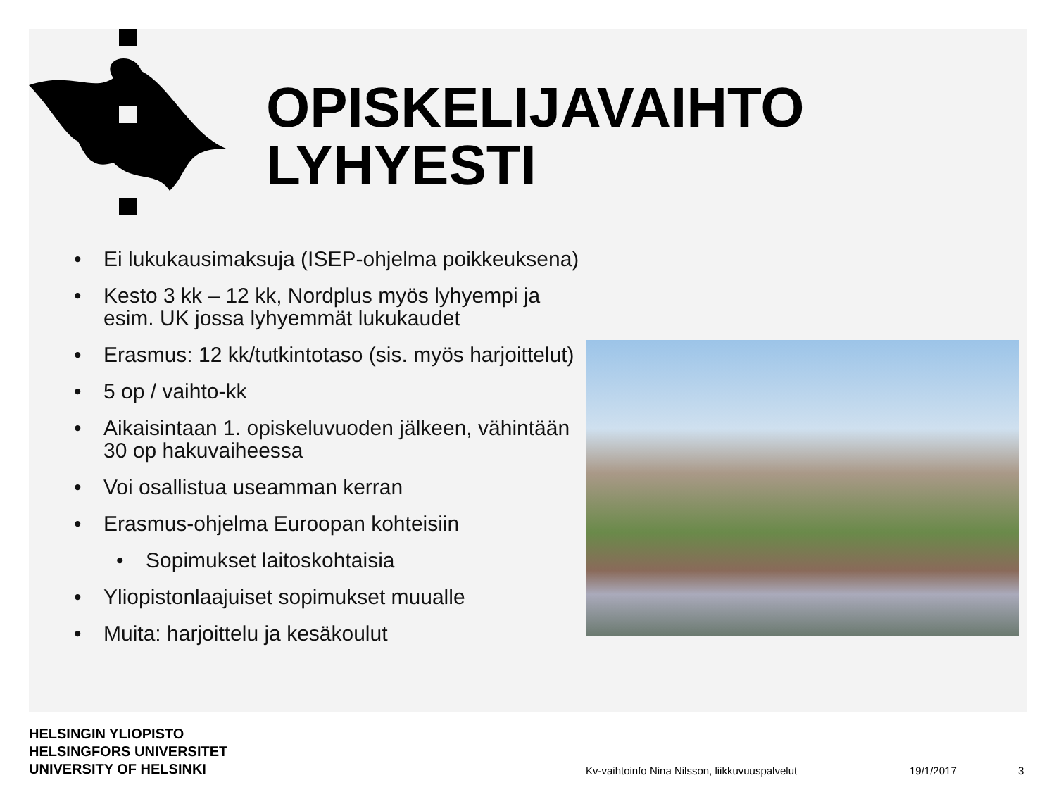OPISKELIJAVAIHTO
LYHYESTI
• Ei lukukausimaksuja (ISEP-ohjelma poikkeuksena)
• Kesto 3 kk – 12 kk, Nordplus myös lyhyempi ja esim. UK jossa lyhyemmät lukukaudet
• Erasmus: 12 kk/tutkintotaso (sis. myös harjoittelut)
• 5 op / vaihto-kk
• Aikaisintaan 1. opiskeluvuoden jälkeen, vähintään 30 op hakuvaiheessa
• Voi osallistua useamman kerran
• Erasmus-ohjelma Euroopan kohteisiin
• Sopimukset laitoskohtaisia
• Yliopistonlaajuiset sopimukset muualle
• Muita: harjoittelu ja kesäkoulut
HELSINGIN YLIOPISTO
HELSINGFORS UNIVERSITET
UNIVERSITY OF HELSINKI
Kv-vaihtoinfo Nina Nilsson, liikkuvuuspalvelut
19/1/2017 3